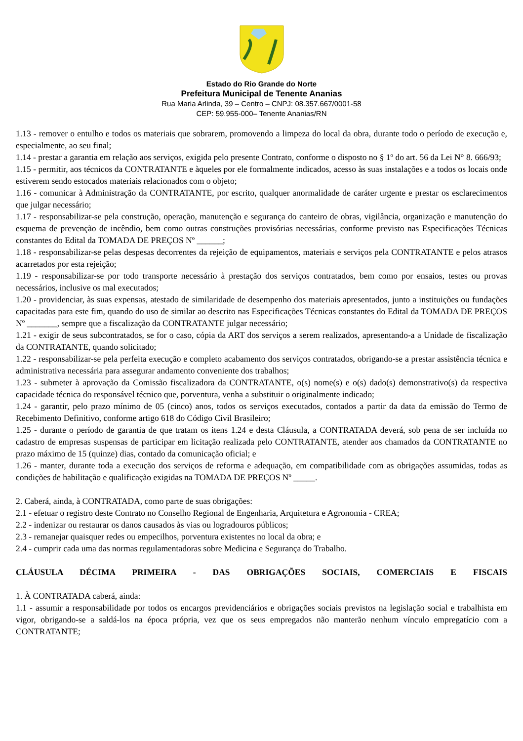Estado do Rio Grande do Norte
Prefeitura Municipal de Tenente Ananias
Rua Maria Arlinda, 39 – Centro – CNPJ: 08.357.667/0001-58
CEP: 59.955-000– Tenente Ananias/RN
1.13 - remover o entulho e todos os materiais que sobrarem, promovendo a limpeza do local da obra, durante todo o período de execução e, especialmente, ao seu final;
1.14 - prestar a garantia em relação aos serviços, exigida pelo presente Contrato, conforme o disposto no § 1º do art. 56 da Lei N° 8. 666/93;
1.15 - permitir, aos técnicos da CONTRATANTE e àqueles por ele formalmente indicados, acesso às suas instalações e a todos os locais onde estiverem sendo estocados materiais relacionados com o objeto;
1.16 - comunicar à Administração da CONTRATANTE, por escrito, qualquer anormalidade de caráter urgente e prestar os esclarecimentos que julgar necessário;
1.17 - responsabilizar-se pela construção, operação, manutenção e segurança do canteiro de obras, vigilância, organização e manutenção do esquema de prevenção de incêndio, bem como outras construções provisórias necessárias, conforme previsto nas Especificações Técnicas constantes do Edital da TOMADA DE PREÇOS Nº ______;
1.18 - responsabilizar-se pelas despesas decorrentes da rejeição de equipamentos, materiais e serviços pela CONTRATANTE e pelos atrasos acarretados por esta rejeição;
1.19 - responsabilizar-se por todo transporte necessário à prestação dos serviços contratados, bem como por ensaios, testes ou provas necessários, inclusive os mal executados;
1.20 - providenciar, às suas expensas, atestado de similaridade de desempenho dos materiais apresentados, junto a instituições ou fundações capacitadas para este fim, quando do uso de similar ao descrito nas Especificações Técnicas constantes do Edital da TOMADA DE PREÇOS Nº _______, sempre que a fiscalização da CONTRATANTE julgar necessário;
1.21 - exigir de seus subcontratados, se for o caso, cópia da ART dos serviços a serem realizados, apresentando-a a Unidade de fiscalização da CONTRATANTE, quando solicitado;
1.22 - responsabilizar-se pela perfeita execução e completo acabamento dos serviços contratados, obrigando-se a prestar assistência técnica e administrativa necessária para assegurar andamento conveniente dos trabalhos;
1.23 - submeter à aprovação da Comissão fiscalizadora da CONTRATANTE, o(s) nome(s) e o(s) dado(s) demonstrativo(s) da respectiva capacidade técnica do responsável técnico que, porventura, venha a substituir o originalmente indicado;
1.24 - garantir, pelo prazo mínimo de 05 (cinco) anos, todos os serviços executados, contados a partir da data da emissão do Termo de Recebimento Definitivo, conforme artigo 618 do Código Civil Brasileiro;
1.25 - durante o período de garantia de que tratam os itens 1.24 e desta Cláusula, a CONTRATADA deverá, sob pena de ser incluída no cadastro de empresas suspensas de participar em licitação realizada pelo CONTRATANTE, atender aos chamados da CONTRATANTE no prazo máximo de 15 (quinze) dias, contado da comunicação oficial; e
1.26 - manter, durante toda a execução dos serviços de reforma e adequação, em compatibilidade com as obrigações assumidas, todas as condições de habilitação e qualificação exigidas na TOMADA DE PREÇOS Nº _____.
2. Caberá, ainda, à CONTRATADA, como parte de suas obrigações:
2.1 - efetuar o registro deste Contrato no Conselho Regional de Engenharia, Arquitetura e Agronomia - CREA;
2.2 - indenizar ou restaurar os danos causados às vias ou logradouros públicos;
2.3 - remanejar quaisquer redes ou empecilhos, porventura existentes no local da obra; e
2.4 - cumprir cada uma das normas regulamentadoras sobre Medicina e Segurança do Trabalho.
CLÁUSULA DÉCIMA PRIMEIRA - DAS OBRIGAÇÕES SOCIAIS, COMERCIAIS E FISCAIS
1. À CONTRATADA caberá, ainda:
1.1 - assumir a responsabilidade por todos os encargos previdenciários e obrigações sociais previstos na legislação social e trabalhista em vigor, obrigando-se a saldá-los na época própria, vez que os seus empregados não manterão nenhum vínculo empregatício com a CONTRATANTE;